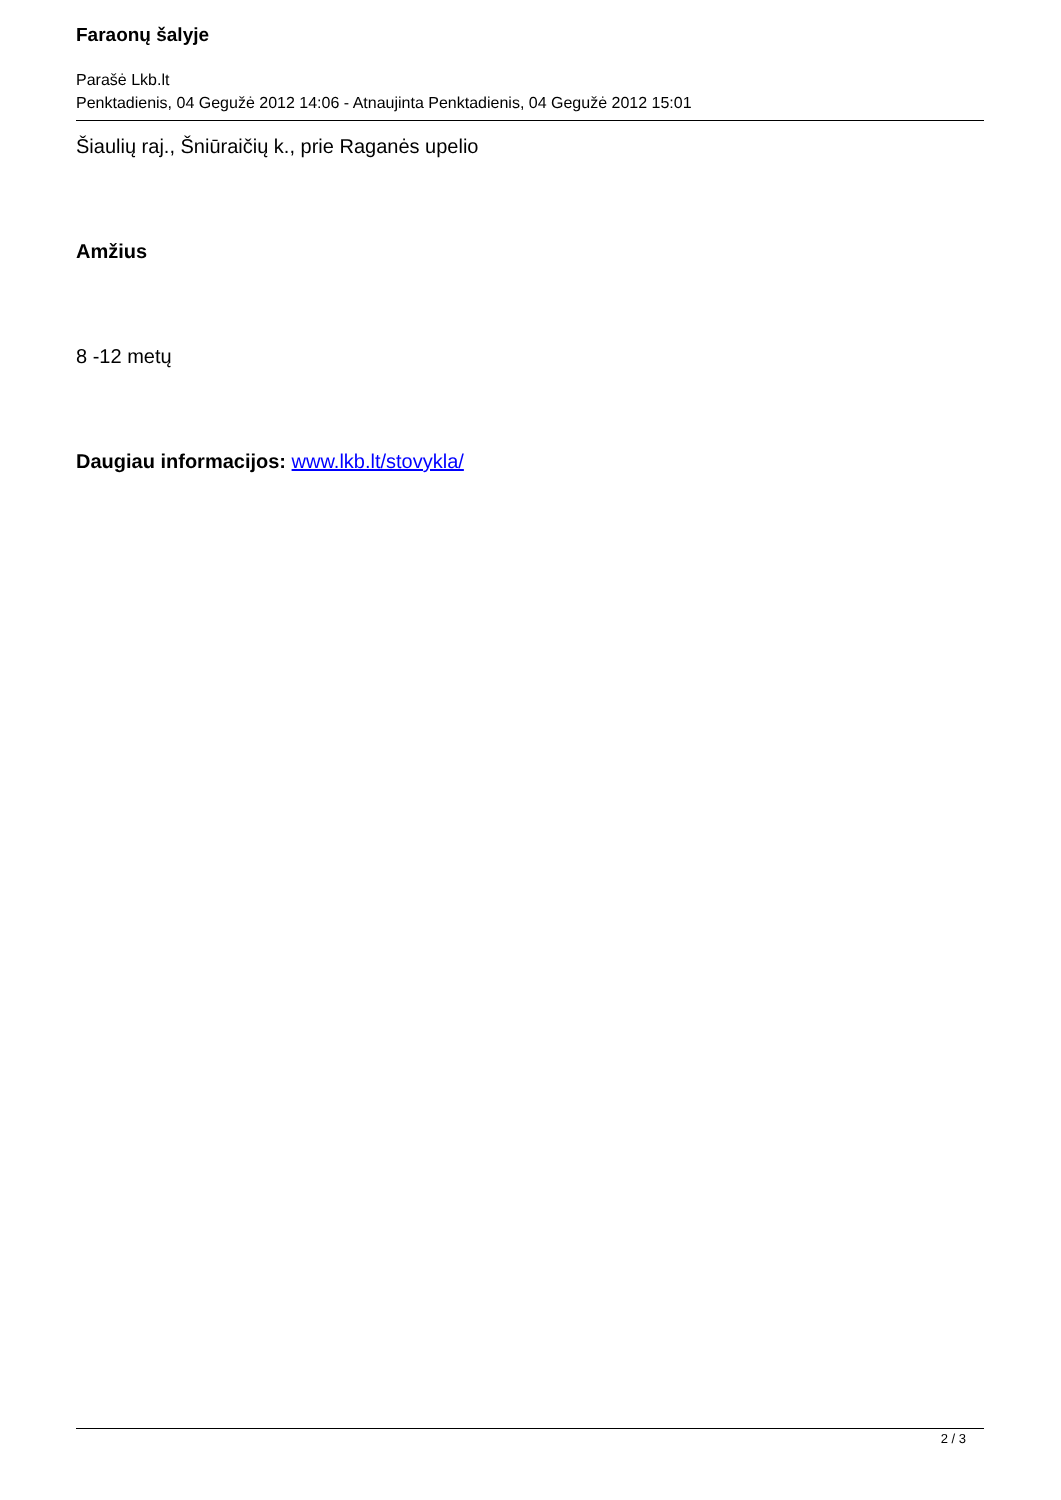Faraonų šalyje
Parašė Lkb.lt
Penktadienis, 04 Gegužė 2012 14:06 - Atnaujinta Penktadienis, 04 Gegužė 2012 15:01
Šiaulių raj., Šniūraičių k., prie Raganės upelio
Amžius
8 -12 metų
Daugiau informacijos: www.lkb.lt/stovykla/
2 / 3